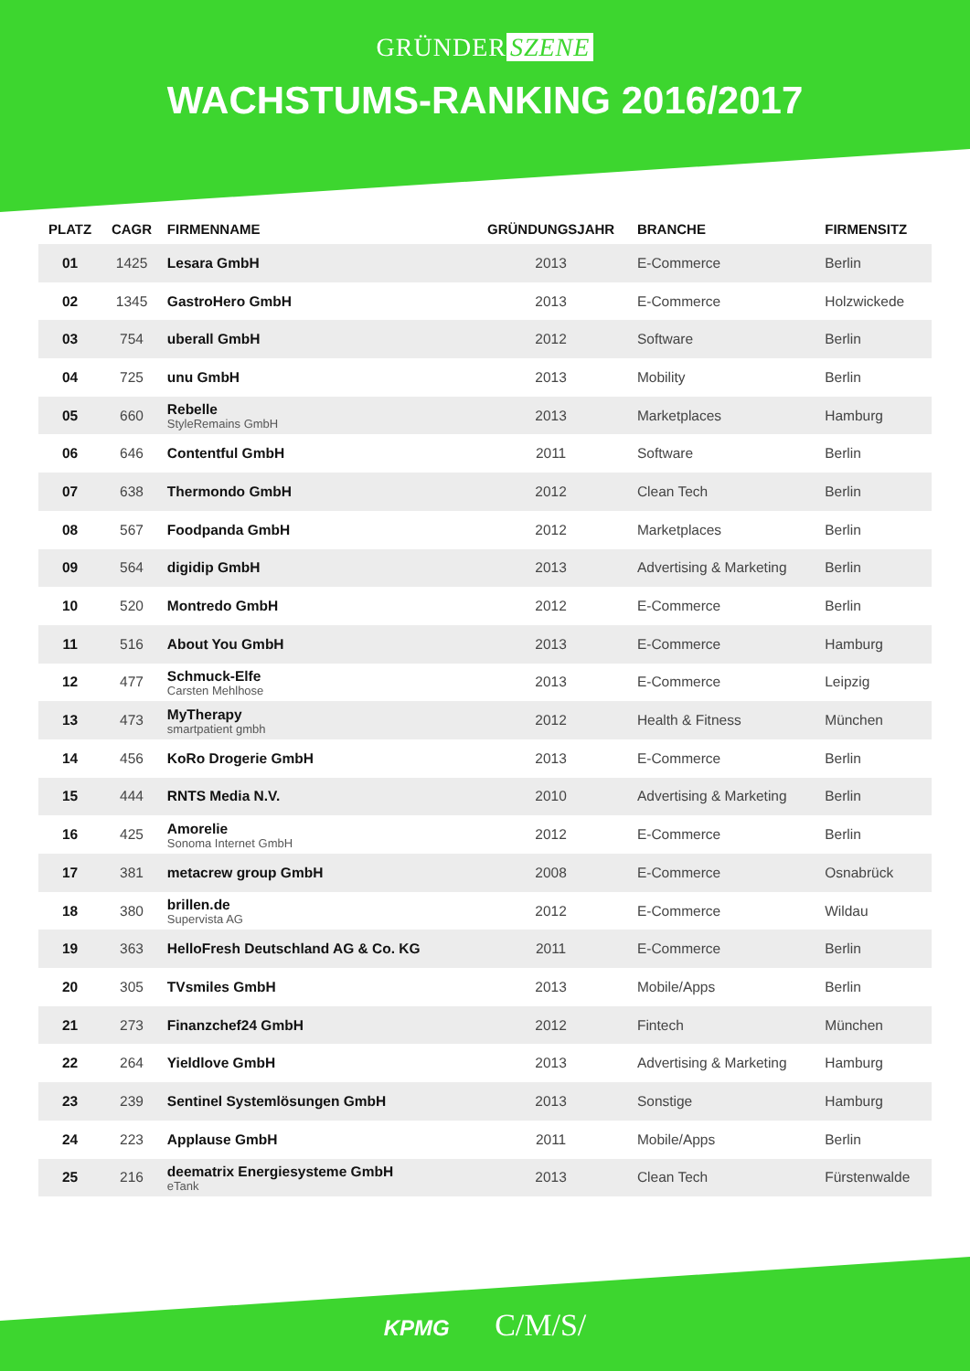GRÜNDER SZENE
WACHSTUMS-RANKING 2016/2017
| PLATZ | CAGR | FIRMENNAME | GRÜNDUNGSJAHR | BRANCHE | FIRMENSITZ |
| --- | --- | --- | --- | --- | --- |
| 01 | 1425 | Lesara GmbH | 2013 | E-Commerce | Berlin |
| 02 | 1345 | GastroHero GmbH | 2013 | E-Commerce | Holzwickede |
| 03 | 754 | uberall GmbH | 2012 | Software | Berlin |
| 04 | 725 | unu GmbH | 2013 | Mobility | Berlin |
| 05 | 660 | Rebelle StyleRemains GmbH | 2013 | Marketplaces | Hamburg |
| 06 | 646 | Contentful GmbH | 2011 | Software | Berlin |
| 07 | 638 | Thermondo GmbH | 2012 | Clean Tech | Berlin |
| 08 | 567 | Foodpanda GmbH | 2012 | Marketplaces | Berlin |
| 09 | 564 | digidip GmbH | 2013 | Advertising & Marketing | Berlin |
| 10 | 520 | Montredo GmbH | 2012 | E-Commerce | Berlin |
| 11 | 516 | About You GmbH | 2013 | E-Commerce | Hamburg |
| 12 | 477 | Schmuck-Elfe Carsten Mehlhose | 2013 | E-Commerce | Leipzig |
| 13 | 473 | MyTherapy smartpatient gmbh | 2012 | Health & Fitness | München |
| 14 | 456 | KoRo Drogerie GmbH | 2013 | E-Commerce | Berlin |
| 15 | 444 | RNTS Media N.V. | 2010 | Advertising & Marketing | Berlin |
| 16 | 425 | Amorelie Sonoma Internet GmbH | 2012 | E-Commerce | Berlin |
| 17 | 381 | metacrew group GmbH | 2008 | E-Commerce | Osnabrück |
| 18 | 380 | brillen.de Supervista AG | 2012 | E-Commerce | Wildau |
| 19 | 363 | HelloFresh Deutschland AG & Co. KG | 2011 | E-Commerce | Berlin |
| 20 | 305 | TVsmiles GmbH | 2013 | Mobile/Apps | Berlin |
| 21 | 273 | Finanzchef24 GmbH | 2012 | Fintech | München |
| 22 | 264 | Yieldlove GmbH | 2013 | Advertising & Marketing | Hamburg |
| 23 | 239 | Sentinel Systemlösungen GmbH | 2013 | Sonstige | Hamburg |
| 24 | 223 | Applause GmbH | 2011 | Mobile/Apps | Berlin |
| 25 | 216 | deematrix Energiesysteme GmbH eTank | 2013 | Clean Tech | Fürstenwalde |
KPMG C/M/S/